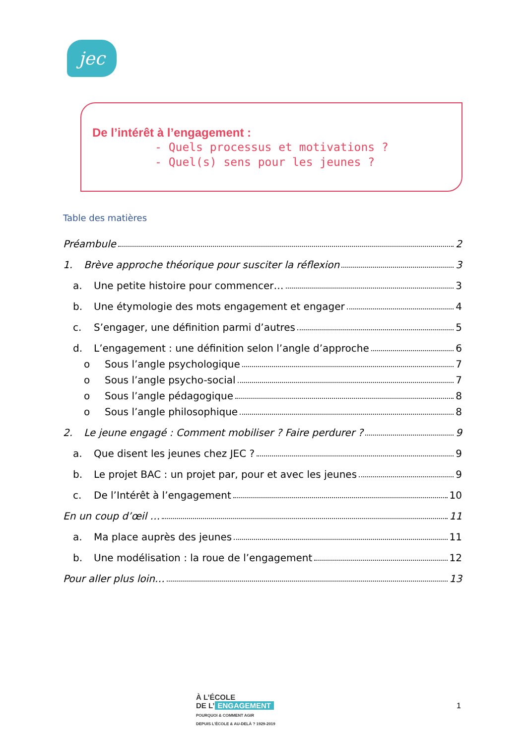jec
De l’intérêt à l’engagement :
- Quels processus et motivations ?
- Quel(s) sens pour les jeunes ?
Table des matières
Préambule 2
1. Brève approche théorique pour susciter la réflexion 3
a. Une petite histoire pour commencer… 3
b. Une étymologie des mots engagement et engager 4
c. S’engager, une définition parmi d’autres 5
d. L’engagement : une définition selon l’angle d’approche 6
o Sous l’angle psychologique 7
o Sous l’angle psycho-social 7
o Sous l’angle pédagogique 8
o Sous l’angle philosophique 8
2. Le jeune engagé : Comment mobiliser ? Faire perdurer ? 9
a. Que disent les jeunes chez JEC ? 9
b. Le projet BAC : un projet par, pour et avec les jeunes 9
c. De l’Intérêt à l’engagement 10
En un coup d’œil … 11
a. Ma place auprès des jeunes 11
b. Une modélisation : la roue de l’engagement 12
Pour aller plus loin… 13
À L’ÉCOLE
DE L’ ENGAGEMENT
POURQUOI & COMMENT AGIR
DEPUIS L’ÉCOLE & AU-DELÀ ? 1929-2019
1